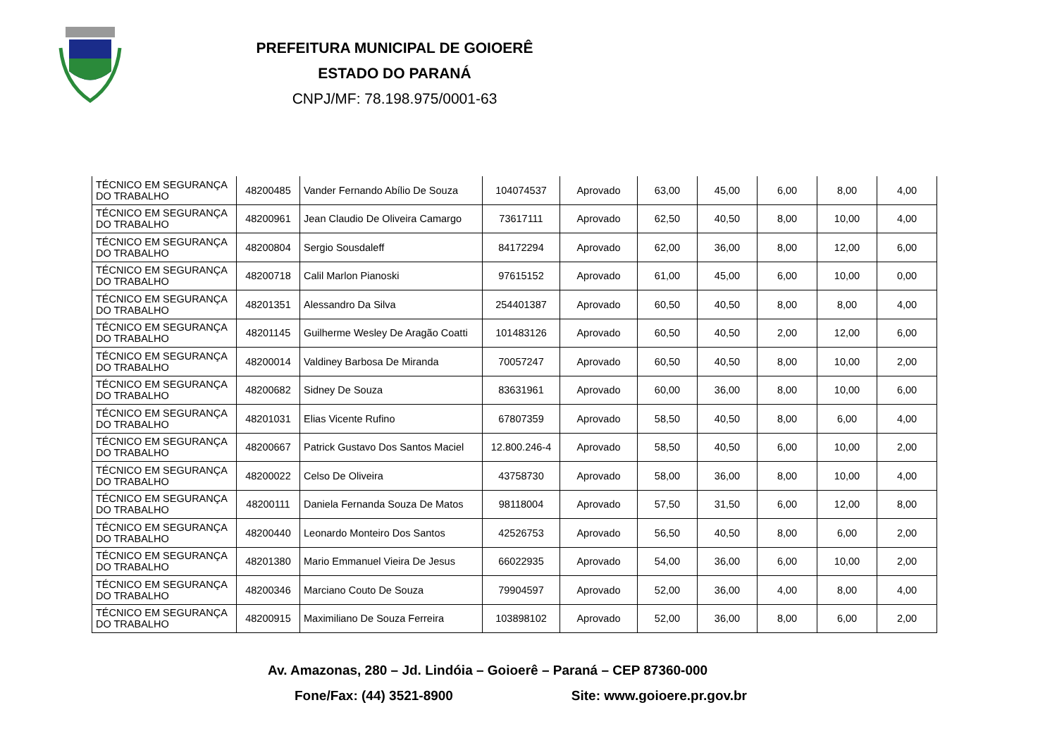PREFEITURA MUNICIPAL DE GOIOERÊ
ESTADO DO PARANÁ
CNPJ/MF: 78.198.975/0001-63
| TÉCNICO EM SEGURANÇA DO TRABALHO | 48200485 | Vander Fernando Abílio De Souza | 104074537 | Aprovado | 63,00 | 45,00 | 6,00 | 8,00 | 4,00 |
| TÉCNICO EM SEGURANÇA DO TRABALHO | 48200961 | Jean Claudio De Oliveira Camargo | 73617111 | Aprovado | 62,50 | 40,50 | 8,00 | 10,00 | 4,00 |
| TÉCNICO EM SEGURANÇA DO TRABALHO | 48200804 | Sergio Sousdaleff | 84172294 | Aprovado | 62,00 | 36,00 | 8,00 | 12,00 | 6,00 |
| TÉCNICO EM SEGURANÇA DO TRABALHO | 48200718 | Calil Marlon Pianoski | 97615152 | Aprovado | 61,00 | 45,00 | 6,00 | 10,00 | 0,00 |
| TÉCNICO EM SEGURANÇA DO TRABALHO | 48201351 | Alessandro Da Silva | 254401387 | Aprovado | 60,50 | 40,50 | 8,00 | 8,00 | 4,00 |
| TÉCNICO EM SEGURANÇA DO TRABALHO | 48201145 | Guilherme Wesley De Aragão Coatti | 101483126 | Aprovado | 60,50 | 40,50 | 2,00 | 12,00 | 6,00 |
| TÉCNICO EM SEGURANÇA DO TRABALHO | 48200014 | Valdiney Barbosa De Miranda | 70057247 | Aprovado | 60,50 | 40,50 | 8,00 | 10,00 | 2,00 |
| TÉCNICO EM SEGURANÇA DO TRABALHO | 48200682 | Sidney De Souza | 83631961 | Aprovado | 60,00 | 36,00 | 8,00 | 10,00 | 6,00 |
| TÉCNICO EM SEGURANÇA DO TRABALHO | 48201031 | Elias Vicente Rufino | 67807359 | Aprovado | 58,50 | 40,50 | 8,00 | 6,00 | 4,00 |
| TÉCNICO EM SEGURANÇA DO TRABALHO | 48200667 | Patrick Gustavo Dos Santos Maciel | 12.800.246-4 | Aprovado | 58,50 | 40,50 | 6,00 | 10,00 | 2,00 |
| TÉCNICO EM SEGURANÇA DO TRABALHO | 48200022 | Celso De Oliveira | 43758730 | Aprovado | 58,00 | 36,00 | 8,00 | 10,00 | 4,00 |
| TÉCNICO EM SEGURANÇA DO TRABALHO | 48200111 | Daniela Fernanda Souza De Matos | 98118004 | Aprovado | 57,50 | 31,50 | 6,00 | 12,00 | 8,00 |
| TÉCNICO EM SEGURANÇA DO TRABALHO | 48200440 | Leonardo Monteiro Dos Santos | 42526753 | Aprovado | 56,50 | 40,50 | 8,00 | 6,00 | 2,00 |
| TÉCNICO EM SEGURANÇA DO TRABALHO | 48201380 | Mario Emmanuel Vieira De Jesus | 66022935 | Aprovado | 54,00 | 36,00 | 6,00 | 10,00 | 2,00 |
| TÉCNICO EM SEGURANÇA DO TRABALHO | 48200346 | Marciano Couto De Souza | 79904597 | Aprovado | 52,00 | 36,00 | 4,00 | 8,00 | 4,00 |
| TÉCNICO EM SEGURANÇA DO TRABALHO | 48200915 | Maximiliano De Souza Ferreira | 103898102 | Aprovado | 52,00 | 36,00 | 8,00 | 6,00 | 2,00 |
Av. Amazonas, 280 – Jd. Lindóia – Goioerê – Paraná – CEP 87360-000
Fone/Fax: (44) 3521-8900 Site: www.goioere.pr.gov.br